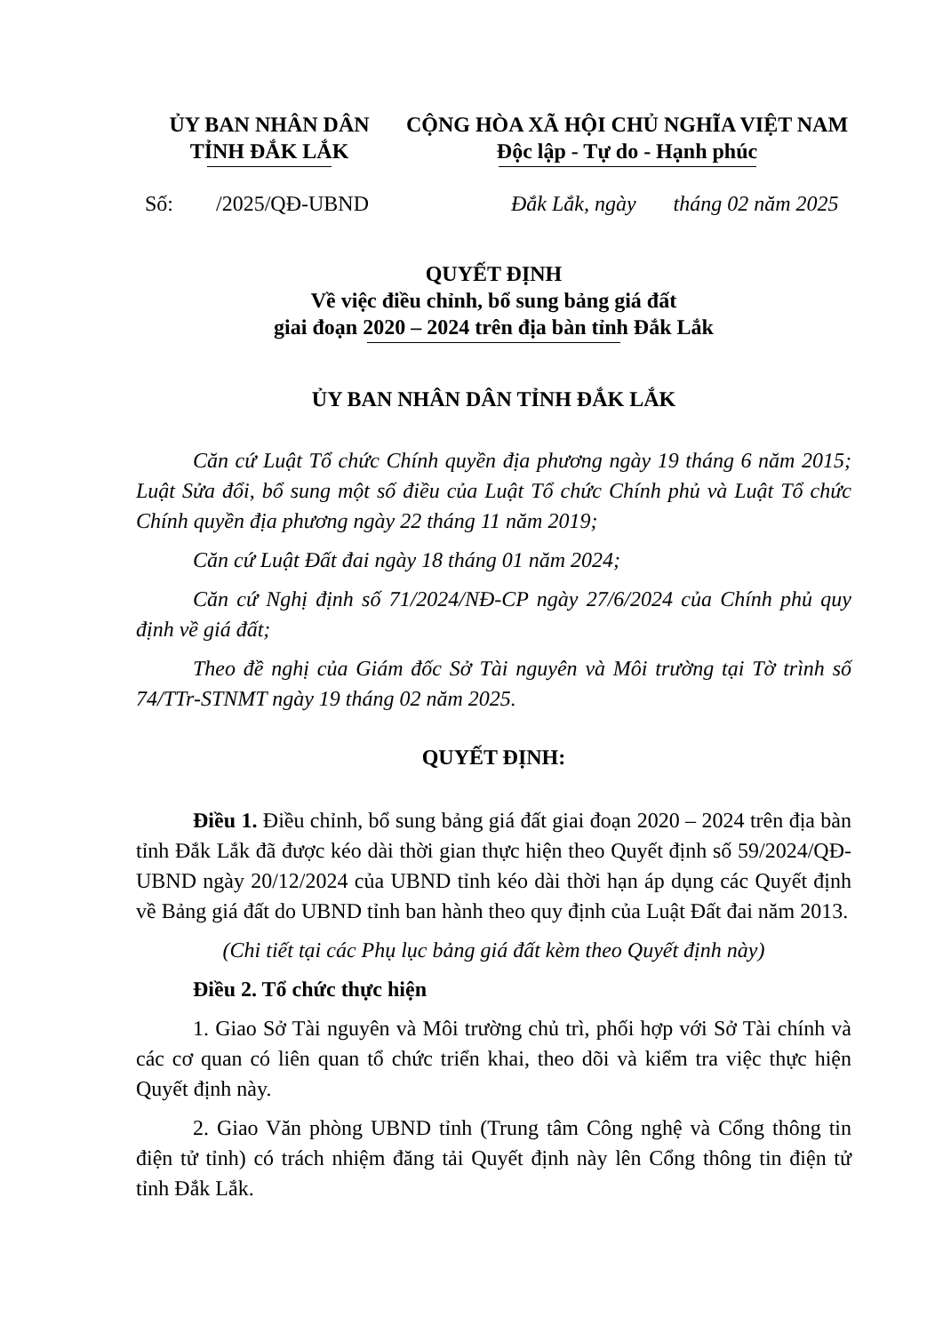ỦY BAN NHÂN DÂN
TỈNH ĐẮK LẮK
CỘNG HÒA XÃ HỘI CHỦ NGHĨA VIỆT NAM
Độc lập - Tự do - Hạnh phúc
Số: /2025/QĐ-UBND Đắk Lắk, ngày tháng 02 năm 2025
QUYẾT ĐỊNH
Về việc điều chỉnh, bổ sung bảng giá đất
giai đoạn 2020 – 2024 trên địa bàn tỉnh Đắk Lắk
ỦY BAN NHÂN DÂN TỈNH ĐẮK LẮK
Căn cứ Luật Tổ chức Chính quyền địa phương ngày 19 tháng 6 năm 2015; Luật Sửa đổi, bổ sung một số điều của Luật Tổ chức Chính phủ và Luật Tổ chức Chính quyền địa phương ngày 22 tháng 11 năm 2019;
Căn cứ Luật Đất đai ngày 18 tháng 01 năm 2024;
Căn cứ Nghị định số 71/2024/NĐ-CP ngày 27/6/2024 của Chính phủ quy định về giá đất;
Theo đề nghị của Giám đốc Sở Tài nguyên và Môi trường tại Tờ trình số 74/TTr-STNMT ngày 19 tháng 02 năm 2025.
QUYẾT ĐỊNH:
Điều 1. Điều chỉnh, bổ sung bảng giá đất giai đoạn 2020 – 2024 trên địa bàn tỉnh Đắk Lắk đã được kéo dài thời gian thực hiện theo Quyết định số 59/2024/QĐ-UBND ngày 20/12/2024 của UBND tỉnh kéo dài thời hạn áp dụng các Quyết định về Bảng giá đất do UBND tỉnh ban hành theo quy định của Luật Đất đai năm 2013.
(Chi tiết tại các Phụ lục bảng giá đất kèm theo Quyết định này)
Điều 2. Tổ chức thực hiện
1. Giao Sở Tài nguyên và Môi trường chủ trì, phối hợp với Sở Tài chính và các cơ quan có liên quan tổ chức triển khai, theo dõi và kiểm tra việc thực hiện Quyết định này.
2. Giao Văn phòng UBND tỉnh (Trung tâm Công nghệ và Cổng thông tin điện tử tỉnh) có trách nhiệm đăng tải Quyết định này lên Cổng thông tin điện tử tỉnh Đắk Lắk.